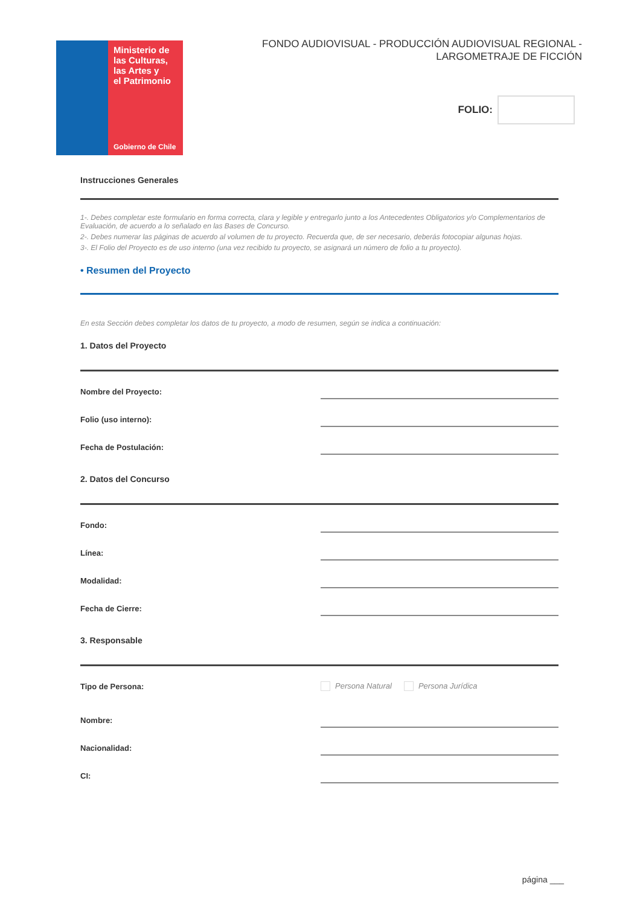Ministerio de
las Culturas,
las Artes y
el Patrimonio
Gobierno de Chile
FONDO AUDIOVISUAL - PRODUCCIÓN AUDIOVISUAL REGIONAL -
LARGOMETRAJE DE FICCIÓN
FOLIO:
Instrucciones Generales
1-. Debes completar este formulario en forma correcta, clara y legible y entregarlo junto a los Antecedentes Obligatorios y/o Complementarios de Evaluación, de acuerdo a lo señalado en las Bases de Concurso.
2-. Debes numerar las páginas de acuerdo al volumen de tu proyecto. Recuerda que, de ser necesario, deberás fotocopiar algunas hojas.
3-. El Folio del Proyecto es de uso interno (una vez recibido tu proyecto, se asignará un número de folio a tu proyecto).
• Resumen del Proyecto
En esta Sección debes completar los datos de tu proyecto, a modo de resumen, según se indica a continuación:
1. Datos del Proyecto
Nombre del Proyecto:
Folio (uso interno):
Fecha de Postulación:
2. Datos del Concurso
Fondo:
Línea:
Modalidad:
Fecha de Cierre:
3. Responsable
Tipo de Persona:
Persona Natural Persona Jurídica
Nombre:
Nacionalidad:
CI:
página ___